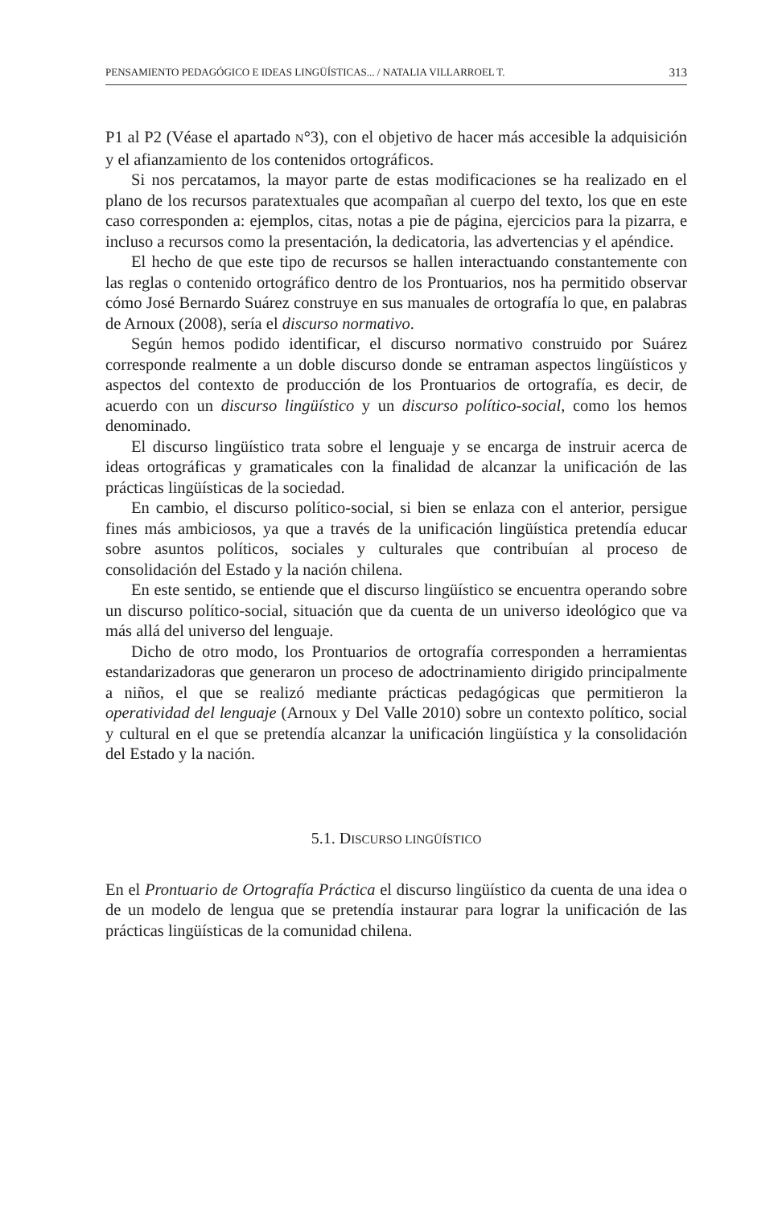PENSAMIENTO PEDAGÓGICO E IDEAS LINGÜÍSTICAS... / NATALIA VILLARROEL T. 313
P1 al P2 (Véase el apartado N°3), con el objetivo de hacer más accesible la adquisición y el afianzamiento de los contenidos ortográficos.
Si nos percatamos, la mayor parte de estas modificaciones se ha realizado en el plano de los recursos paratextuales que acompañan al cuerpo del texto, los que en este caso corresponden a: ejemplos, citas, notas a pie de página, ejercicios para la pizarra, e incluso a recursos como la presentación, la dedicatoria, las advertencias y el apéndice.
El hecho de que este tipo de recursos se hallen interactuando constantemente con las reglas o contenido ortográfico dentro de los Prontuarios, nos ha permitido observar cómo José Bernardo Suárez construye en sus manuales de ortografía lo que, en palabras de Arnoux (2008), sería el discurso normativo.
Según hemos podido identificar, el discurso normativo construido por Suárez corresponde realmente a un doble discurso donde se entraman aspectos lingüísticos y aspectos del contexto de producción de los Prontuarios de ortografía, es decir, de acuerdo con un discurso lingüístico y un discurso político-social, como los hemos denominado.
El discurso lingüístico trata sobre el lenguaje y se encarga de instruir acerca de ideas ortográficas y gramaticales con la finalidad de alcanzar la unificación de las prácticas lingüísticas de la sociedad.
En cambio, el discurso político-social, si bien se enlaza con el anterior, persigue fines más ambiciosos, ya que a través de la unificación lingüística pretendía educar sobre asuntos políticos, sociales y culturales que contribuían al proceso de consolidación del Estado y la nación chilena.
En este sentido, se entiende que el discurso lingüístico se encuentra operando sobre un discurso político-social, situación que da cuenta de un universo ideológico que va más allá del universo del lenguaje.
Dicho de otro modo, los Prontuarios de ortografía corresponden a herramientas estandarizadoras que generaron un proceso de adoctrinamiento dirigido principalmente a niños, el que se realizó mediante prácticas pedagógicas que permitieron la operatividad del lenguaje (Arnoux y Del Valle 2010) sobre un contexto político, social y cultural en el que se pretendía alcanzar la unificación lingüística y la consolidación del Estado y la nación.
5.1. DISCURSO LINGÜÍSTICO
En el Prontuario de Ortografía Práctica el discurso lingüístico da cuenta de una idea o de un modelo de lengua que se pretendía instaurar para lograr la unificación de las prácticas lingüísticas de la comunidad chilena.